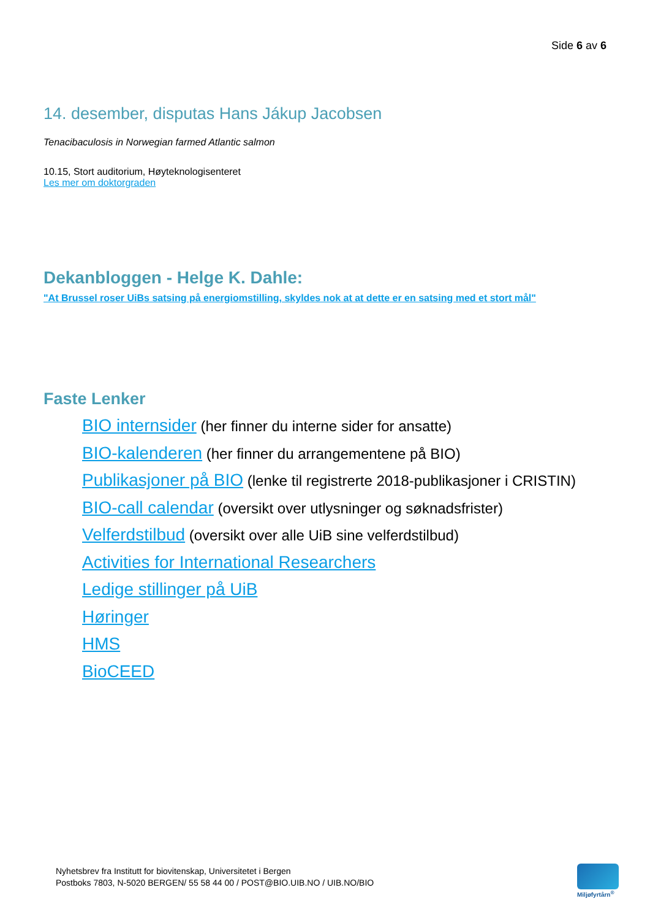Side 6 av 6
14. desember, disputas Hans Jákup Jacobsen
Tenacibaculosis in Norwegian farmed Atlantic salmon
10.15, Stort auditorium, Høyteknologisenteret
Les mer om doktorgraden
Dekanbloggen - Helge K. Dahle:
"At Brussel roser UiBs satsing på energiomstilling, skyldes nok at at dette er en satsing med et stort mål"
Faste Lenker
BIO internsider (her finner du interne sider for ansatte)
BIO-kalenderen (her finner du arrangementene på BIO)
Publikasjoner på BIO (lenke til registrerte 2018-publikasjoner i CRISTIN)
BIO-call calendar (oversikt over utlysninger og søknadsfrister)
Velferdstilbud (oversikt over alle UiB sine velferdstilbud)
Activities for International Researchers
Ledige stillinger på UiB
Høringer
HMS
BioCEED
Nyhetsbrev fra Institutt for biovitenskap, Universitetet i Bergen
Postboks 7803, N-5020 BERGEN/ 55 58 44 00 / POST@BIO.UIB.NO / UIB.NO/BIO
Miljøfyrtårn<sup>®</sup>